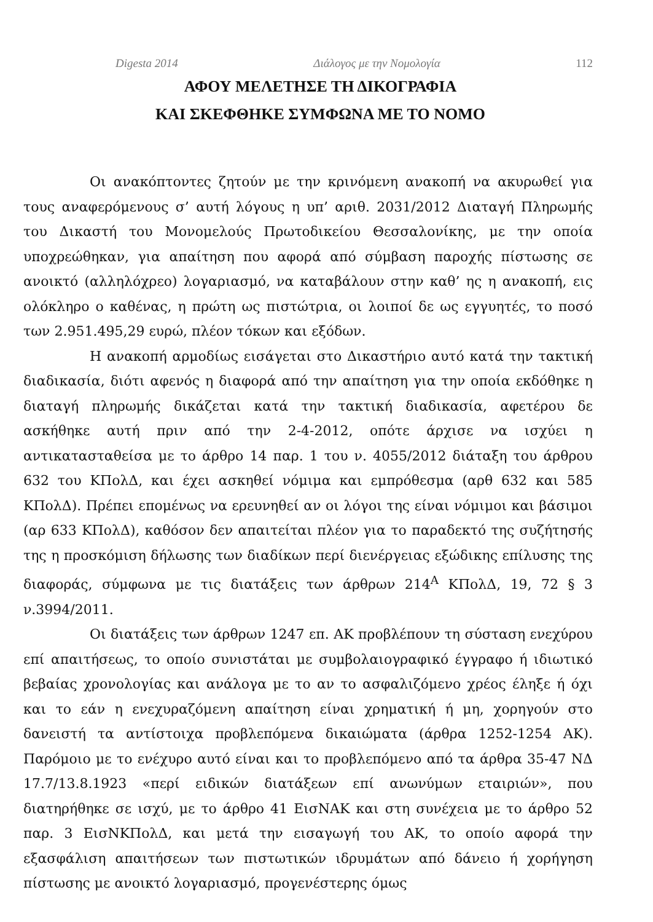Digesta 2014 Διάλογος με την Νομολογία 112
ΑΦΟΥ ΜΕΛΕΤΗΣΕ ΤΗ ΔΙΚΟΓΡΑΦΙΑ
ΚΑΙ ΣΚΕΦΘΗΚΕ ΣΥΜΦΩΝΑ ΜΕ ΤΟ ΝΟΜΟ
Οι ανακόπτοντες ζητούν με την κρινόμενη ανακοπή να ακυρωθεί για τους αναφερόμενους σ’ αυτή λόγους η υπ’ αριθ. 2031/2012 Διαταγή Πληρωμής του Δικαστή του Μονομελούς Πρωτοδικείου Θεσσαλονίκης, με την οποία υποχρεώθηκαν, για απαίτηση που αφορά από σύμβαση παροχής πίστωσης σε ανοικτό (αλληλόχρεο) λογαριασμό, να καταβάλουν στην καθ’ ης η ανακοπή, εις ολόκληρο ο καθένας, η πρώτη ως πιστώτρια, οι λοιποί δε ως εγγυητές, το ποσό των 2.951.495,29 ευρώ, πλέον τόκων και εξόδων.
Η ανακοπή αρμοδίως εισάγεται στο Δικαστήριο αυτό κατά την τακτική διαδικασία, διότι αφενός η διαφορά από την απαίτηση για την οποία εκδόθηκε η διαταγή πληρωμής δικάζεται κατά την τακτική διαδικασία, αφετέρου δε ασκήθηκε αυτή πριν από την 2-4-2012, οπότε άρχισε να ισχύει η αντικατασταθείσα με το άρθρο 14 παρ. 1 του ν. 4055/2012 διάταξη του άρθρου 632 του ΚΠολΔ, και έχει ασκηθεί νόμιμα και εμπρόθεσμα (αρθ 632 και 585 ΚΠολΔ). Πρέπει επομένως να ερευνηθεί αν οι λόγοι της είναι νόμιμοι και βάσιμοι (αρ 633 ΚΠολΔ), καθόσον δεν απαιτείται πλέον για το παραδεκτό της συζήτησής της η προσκόμιση δήλωσης των διαδίκων περί διενέργειας εξώδικης επίλυσης της διαφοράς, σύμφωνα με τις διατάξεις των άρθρων 214<sup>Α</sup> ΚΠολΔ, 19, 72 § 3 ν.3994/2011.
Οι διατάξεις των άρθρων 1247 επ. ΑΚ προβλέπουν τη σύσταση ενεχύρου επί απαιτήσεως, το οποίο συνιστάται με συμβολαιογραφικό έγγραφο ή ιδιωτικό βεβαίας χρονολογίας και ανάλογα με το αν το ασφαλιζόμενο χρέος έληξε ή όχι και το εάν η ενεχυραζόμενη απαίτηση είναι χρηματική ή μη, χορηγούν στο δανειστή τα αντίστοιχα προβλεπόμενα δικαιώματα (άρθρα 1252-1254 ΑΚ). Παρόμοιο με το ενέχυρο αυτό είναι και το προβλεπόμενο από τα άρθρα 35-47 ΝΔ 17.7/13.8.1923 «περί ειδικών διατάξεων επί ανωνύμων εταιριών», που διατηρήθηκε σε ισχύ, με το άρθρο 41 ΕισΝΑΚ και στη συνέχεια με το άρθρο 52 παρ. 3 ΕισΝΚΠολΔ, και μετά την εισαγωγή του ΑΚ, το οποίο αφορά την εξασφάλιση απαιτήσεων των πιστωτικών ιδρυμάτων από δάνειο ή χορήγηση πίστωσης με ανοικτό λογαριασμό, προγενέστερης όμως